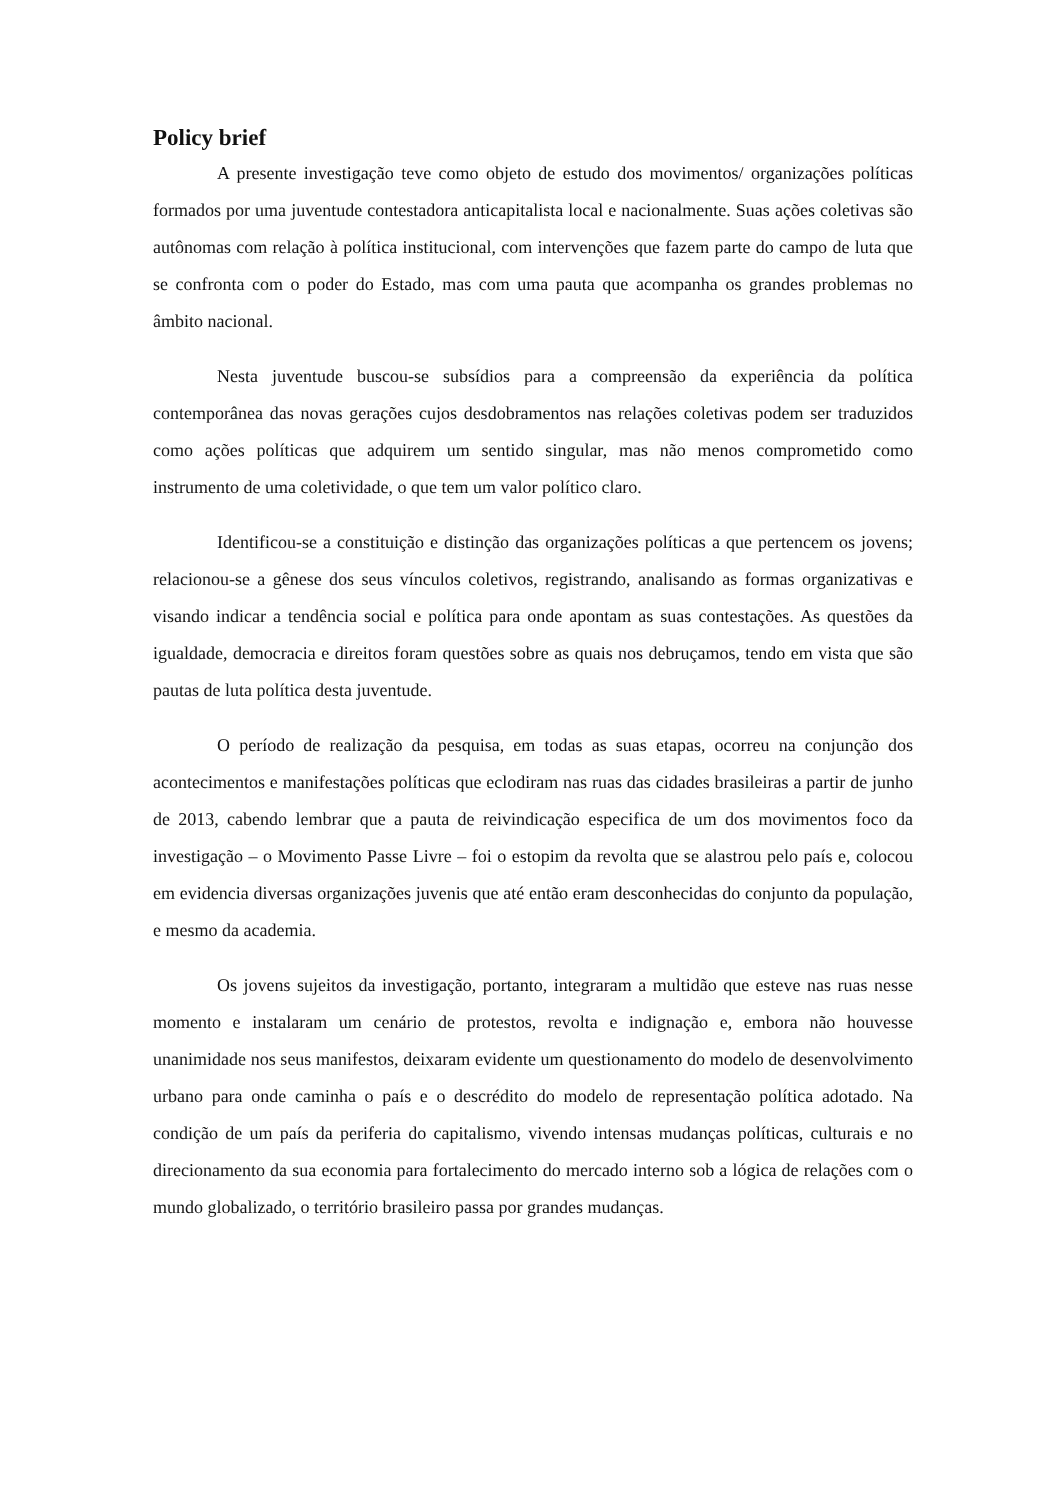Policy brief
A presente investigação teve como objeto de estudo dos movimentos/ organizações políticas formados por uma juventude contestadora anticapitalista local e nacionalmente. Suas ações coletivas são autônomas com relação à política institucional, com intervenções que fazem parte do campo de luta que se confronta com o poder do Estado, mas com uma pauta que acompanha os grandes problemas no âmbito nacional.
Nesta juventude buscou-se subsídios para a compreensão da experiência da política contemporânea das novas gerações cujos desdobramentos nas relações coletivas podem ser traduzidos como ações políticas que adquirem um sentido singular, mas não menos comprometido como instrumento de uma coletividade, o que tem um valor político claro.
Identificou-se a constituição e distinção das organizações políticas a que pertencem os jovens; relacionou-se a gênese dos seus vínculos coletivos, registrando, analisando as formas organizativas e visando indicar a tendência social e política para onde apontam as suas contestações. As questões da igualdade, democracia e direitos foram questões sobre as quais nos debruçamos, tendo em vista que são pautas de luta política desta juventude.
O período de realização da pesquisa, em todas as suas etapas, ocorreu na conjunção dos acontecimentos e manifestações políticas que eclodiram nas ruas das cidades brasileiras a partir de junho de 2013, cabendo lembrar que a pauta de reivindicação especifica de um dos movimentos foco da investigação – o Movimento Passe Livre – foi o estopim da revolta que se alastrou pelo país e, colocou em evidencia diversas organizações juvenis que até então eram desconhecidas do conjunto da população, e mesmo da academia.
Os jovens sujeitos da investigação, portanto, integraram a multidão que esteve nas ruas nesse momento e instalaram um cenário de protestos, revolta e indignação e, embora não houvesse unanimidade nos seus manifestos, deixaram evidente um questionamento do modelo de desenvolvimento urbano para onde caminha o país e o descrédito do modelo de representação política adotado. Na condição de um país da periferia do capitalismo, vivendo intensas mudanças políticas, culturais e no direcionamento da sua economia para fortalecimento do mercado interno sob a lógica de relações com o mundo globalizado, o território brasileiro passa por grandes mudanças.